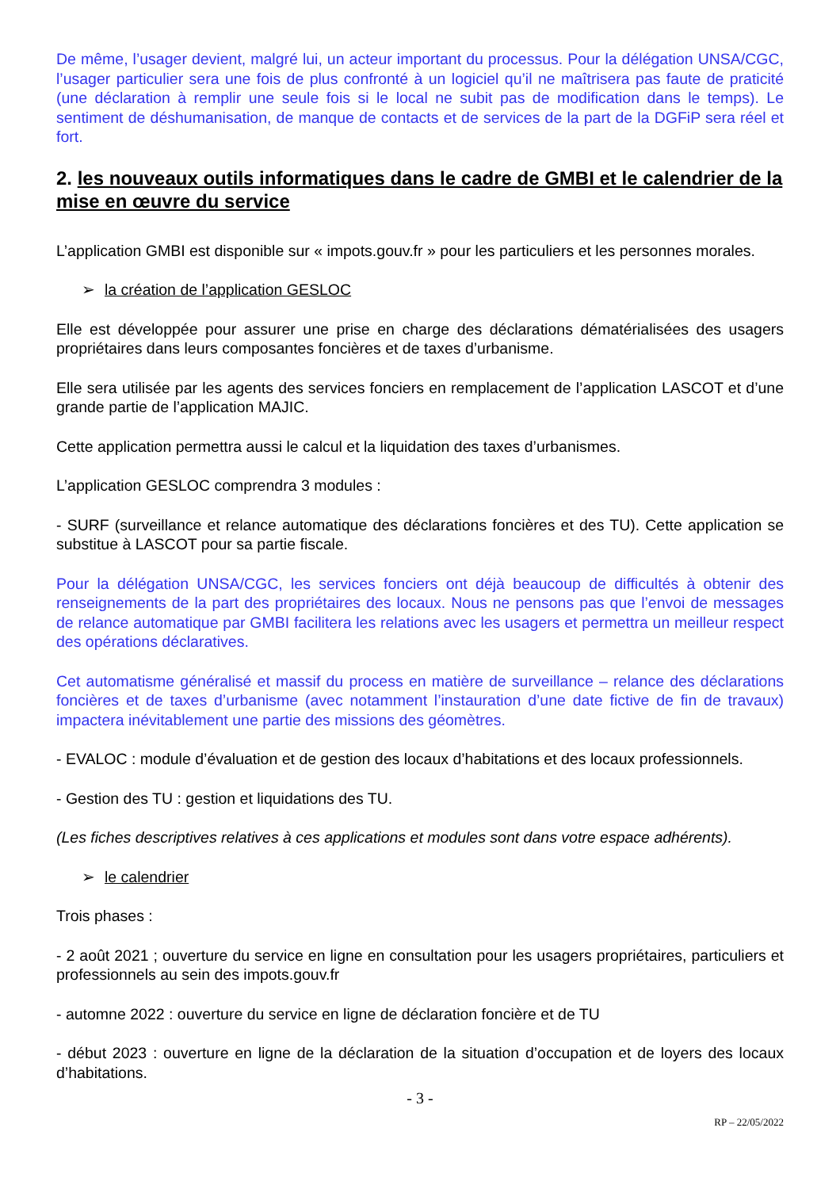De même, l’usager devient, malgré lui, un acteur important du processus. Pour la délégation UNSA/CGC, l’usager particulier sera une fois de plus confronté à un logiciel qu’il ne maîtrisera pas faute de praticité (une déclaration à remplir une seule fois si le local ne subit pas de modification dans le temps). Le sentiment de déshumanisation, de manque de contacts et de services de la part de la DGFiP sera réel et fort.
2. les nouveaux outils informatiques dans le cadre de GMBI et le calendrier de la mise en œuvre du service
L’application GMBI est disponible sur « impots.gouv.fr » pour les particuliers et les personnes morales.
➢ la création de l’application GESLOC
Elle est développée pour assurer une prise en charge des déclarations dématérialisées des usagers propriétaires dans leurs composantes foncières et de taxes d’urbanisme.
Elle sera utilisée par les agents des services fonciers en remplacement de l’application LASCOT et d’une grande partie de l’application MAJIC.
Cette application permettra aussi le calcul et la liquidation des taxes d’urbanismes.
L’application GESLOC comprendra 3 modules :
- SURF (surveillance et relance automatique des déclarations foncières et des TU). Cette application se substitue à LASCOT pour sa partie fiscale.
Pour la délégation UNSA/CGC, les services fonciers ont déjà beaucoup de difficultés à obtenir des renseignements de la part des propriétaires des locaux. Nous ne pensons pas que l’envoi de messages de relance automatique par GMBI facilitera les relations avec les usagers et permettra un meilleur respect des opérations déclaratives.
Cet automatisme généralisé et massif du process en matière de surveillance – relance des déclarations foncières et de taxes d’urbanisme (avec notamment l’instauration d’une date fictive de fin de travaux) impactera inévitablement une partie des missions des géomètres.
- EVALOC : module d’évaluation et de gestion des locaux d’habitations et des locaux professionnels.
- Gestion des TU : gestion et liquidations des TU.
(Les fiches descriptives relatives à ces applications et modules sont dans votre espace adhérents).
➢ le calendrier
Trois phases :
- 2 août 2021 ; ouverture du service en ligne en consultation pour les usagers propriétaires, particuliers et professionnels au sein des impots.gouv.fr
- automne 2022 : ouverture du service en ligne de déclaration foncière et de TU
- début 2023 : ouverture en ligne de la déclaration de la situation d’occupation et de loyers des locaux d’habitations.
- 3 -
RP – 22/05/2022